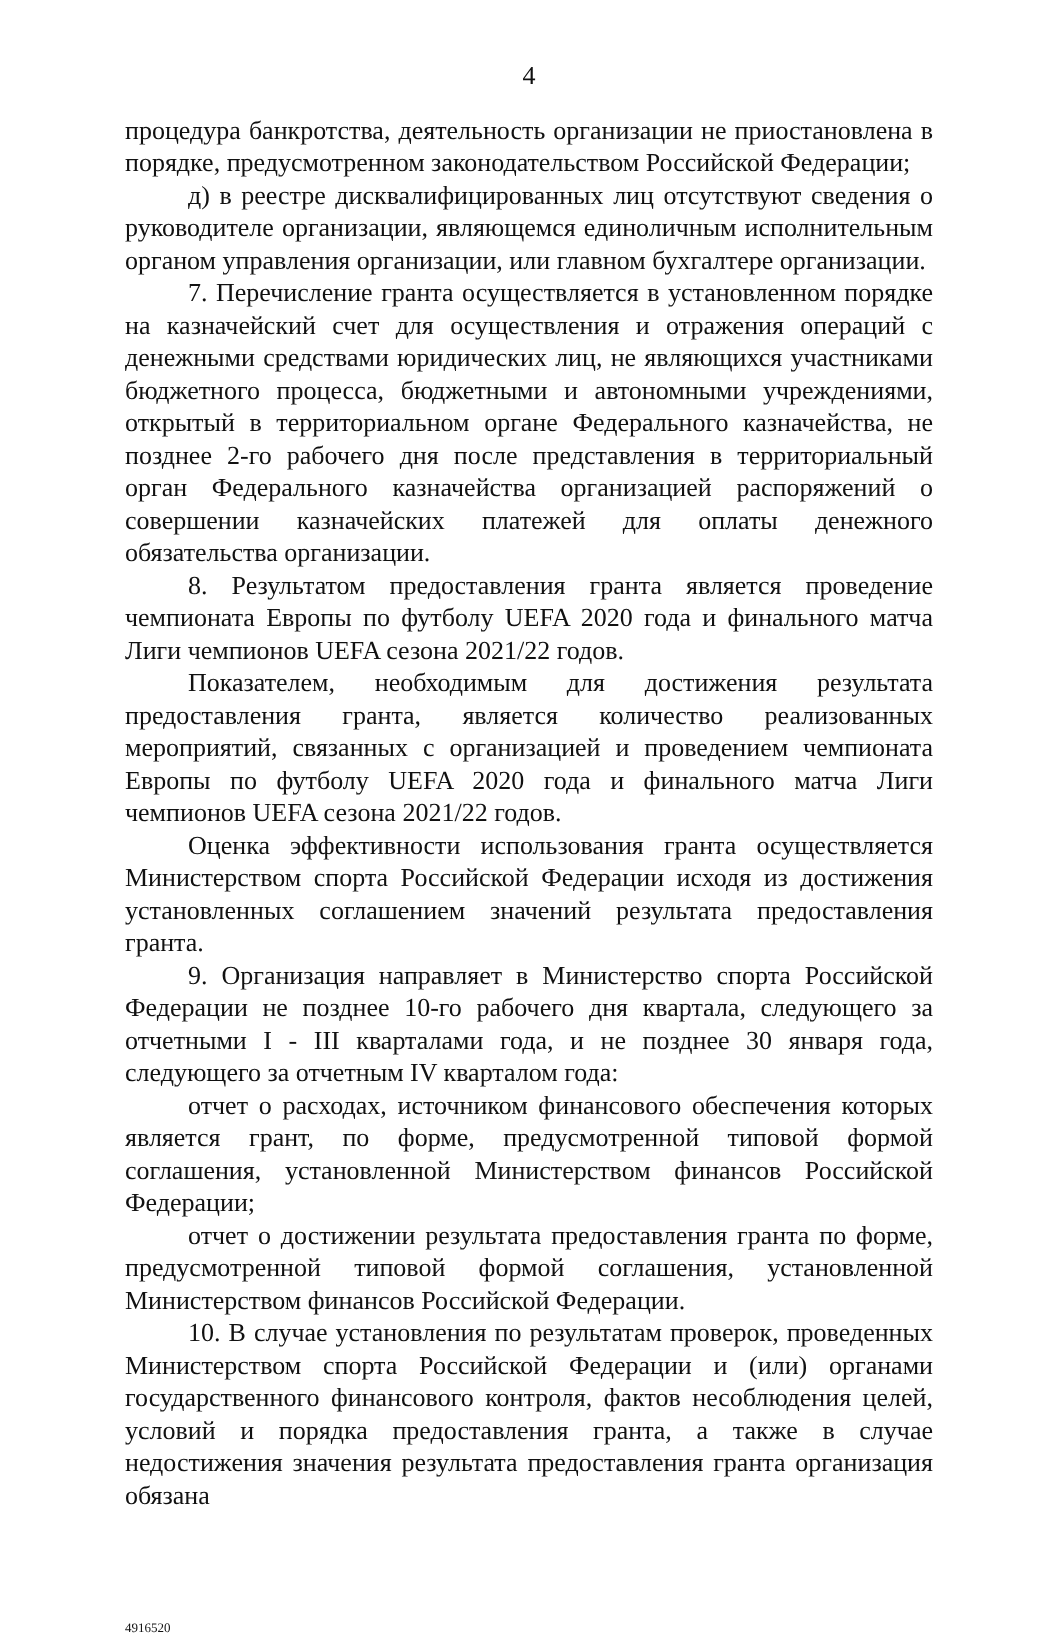4
процедура банкротства, деятельность организации не приостановлена в порядке, предусмотренном законодательством Российской Федерации;
д) в реестре дисквалифицированных лиц отсутствуют сведения о руководителе организации, являющемся единоличным исполнительным органом управления организации, или главном бухгалтере организации.
7. Перечисление гранта осуществляется в установленном порядке на казначейский счет для осуществления и отражения операций с денежными средствами юридических лиц, не являющихся участниками бюджетного процесса, бюджетными и автономными учреждениями, открытый в территориальном органе Федерального казначейства, не позднее 2-го рабочего дня после представления в территориальный орган Федерального казначейства организацией распоряжений о совершении казначейских платежей для оплаты денежного обязательства организации.
8. Результатом предоставления гранта является проведение чемпионата Европы по футболу UEFA 2020 года и финального матча Лиги чемпионов UEFA сезона 2021/22 годов.
Показателем, необходимым для достижения результата предоставления гранта, является количество реализованных мероприятий, связанных с организацией и проведением чемпионата Европы по футболу UEFA 2020 года и финального матча Лиги чемпионов UEFA сезона 2021/22 годов.
Оценка эффективности использования гранта осуществляется Министерством спорта Российской Федерации исходя из достижения установленных соглашением значений результата предоставления гранта.
9. Организация направляет в Министерство спорта Российской Федерации не позднее 10-го рабочего дня квартала, следующего за отчетными I - III кварталами года, и не позднее 30 января года, следующего за отчетным IV кварталом года:
отчет о расходах, источником финансового обеспечения которых является грант, по форме, предусмотренной типовой формой соглашения, установленной Министерством финансов Российской Федерации;
отчет о достижении результата предоставления гранта по форме, предусмотренной типовой формой соглашения, установленной Министерством финансов Российской Федерации.
10. В случае установления по результатам проверок, проведенных Министерством спорта Российской Федерации и (или) органами государственного финансового контроля, фактов несоблюдения целей, условий и порядка предоставления гранта, а также в случае недостижения значения результата предоставления гранта организация обязана
4916520